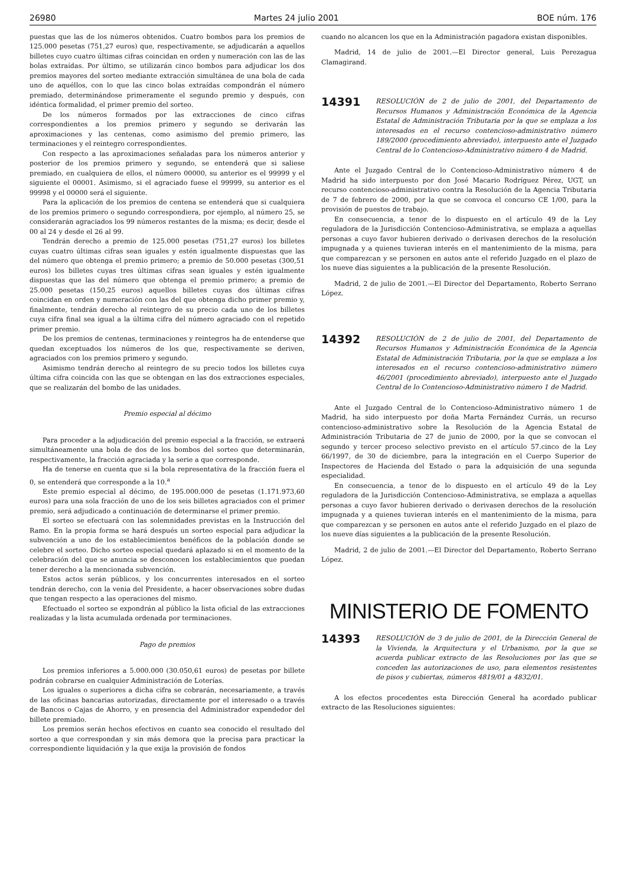26980 Martes 24 julio 2001 BOE núm. 176
puestas que las de los números obtenidos. Cuatro bombos para los premios de 125.000 pesetas (751,27 euros) que, respectivamente, se adjudicarán a aquellos billetes cuyo cuatro últimas cifras coincidan en orden y numeración con las de las bolas extraídas. Por último, se utilizarán cinco bombos para adjudicar los dos premios mayores del sorteo mediante extracción simultánea de una bola de cada uno de aquéllos, con lo que las cinco bolas extraídas compondrán el número premiado, determinándose primeramente el segundo premio y después, con idéntica formalidad, el primer premio del sorteo.
De los números formados por las extracciones de cinco cifras correspondientes a los premios primero y segundo se derivarán las aproximaciones y las centenas, como asimismo del premio primero, las terminaciones y el reintegro correspondientes.
Con respecto a las aproximaciones señaladas para los números anterior y posterior de los premios primero y segundo, se entenderá que si saliese premiado, en cualquiera de ellos, el número 00000, su anterior es el 99999 y el siguiente el 00001. Asimismo, si el agraciado fuese el 99999, su anterior es el 99998 y el 00000 será el siguiente.
Para la aplicación de los premios de centena se entenderá que si cualquiera de los premios primero o segundo correspondiera, por ejemplo, al número 25, se considerarán agraciados los 99 números restantes de la misma; es decir, desde el 00 al 24 y desde el 26 al 99.
Tendrán derecho a premio de 125.000 pesetas (751,27 euros) los billetes cuyas cuatro últimas cifras sean iguales y estén igualmente dispuestas que las del número que obtenga el premio primero; a premio de 50.000 pesetas (300,51 euros) los billetes cuyas tres últimas cifras sean iguales y estén igualmente dispuestas que las del número que obtenga el premio primero; a premio de 25.000 pesetas (150,25 euros) aquellos billetes cuyas dos últimas cifras coincidan en orden y numeración con las del que obtenga dicho primer premio y, finalmente, tendrán derecho al reintegro de su precio cada uno de los billetes cuya cifra final sea igual a la última cifra del número agraciado con el repetido primer premio.
De los premios de centenas, terminaciones y reintegros ha de entenderse que quedan exceptuados los números de los que, respectivamente se deriven, agraciados con los premios primero y segundo.
Asimismo tendrán derecho al reintegro de su precio todos los billetes cuya última cifra coincida con las que se obtengan en las dos extracciones especiales, que se realizarán del bombo de las unidades.
Premio especial al décimo
Para proceder a la adjudicación del premio especial a la fracción, se extraerá simultáneamente una bola de dos de los bombos del sorteo que determinarán, respectivamente, la fracción agraciada y la serie a que corresponde.
Ha de tenerse en cuenta que si la bola representativa de la fracción fuera el 0, se entenderá que corresponde a la 10.<sup>a</sup>
Este premio especial al décimo, de 195.000.000 de pesetas (1.171.973,60 euros) para una sola fracción de uno de los seis billetes agraciados con el primer premio, será adjudicado a continuación de determinarse el primer premio.
El sorteo se efectuará con las solemnidades previstas en la Instrucción del Ramo. En la propia forma se hará después un sorteo especial para adjudicar la subvención a uno de los establecimientos benéficos de la población donde se celebre el sorteo. Dicho sorteo especial quedará aplazado si en el momento de la celebración del que se anuncia se desconocen los establecimientos que puedan tener derecho a la mencionada subvención.
Estos actos serán públicos, y los concurrentes interesados en el sorteo tendrán derecho, con la venia del Presidente, a hacer observaciones sobre dudas que tengan respecto a las operaciones del mismo.
Efectuado el sorteo se expondrán al público la lista oficial de las extracciones realizadas y la lista acumulada ordenada por terminaciones.
Pago de premios
Los premios inferiores a 5.000.000 (30.050,61 euros) de pesetas por billete podrán cobrarse en cualquier Administración de Loterías.
Los iguales o superiores a dicha cifra se cobrarán, necesariamente, a través de las oficinas bancarias autorizadas, directamente por el interesado o a través de Bancos o Cajas de Ahorro, y en presencia del Administrador expendedor del billete premiado.
Los premios serán hechos efectivos en cuanto sea conocido el resultado del sorteo a que correspondan y sin más demora que la precisa para practicar la correspondiente liquidación y la que exija la provisión de fondos
cuando no alcancen los que en la Administración pagadora existan disponibles.
Madrid, 14 de julio de 2001.—El Director general, Luis Perezagua Clamagirand.
14391 RESOLUCIÓN de 2 de julio de 2001, del Departamento de Recursos Humanos y Administración Económica de la Agencia Estatal de Administración Tributaria por la que se emplaza a los interesados en el recurso contencioso-administrativo número 189/2000 (procedimiento abreviado), interpuesto ante el Juzgado Central de lo Contencioso-Administrativo número 4 de Madrid.
Ante el Juzgado Central de lo Contencioso-Administrativo número 4 de Madrid ha sido interpuesto por don José Macario Rodríguez Pérez, UGT, un recurso contencioso-administrativo contra la Resolución de la Agencia Tributaria de 7 de febrero de 2000, por la que se convoca el concurso CE 1/00, para la provisión de puestos de trabajo.
En consecuencia, a tenor de lo dispuesto en el artículo 49 de la Ley reguladora de la Jurisdicción Contencioso-Administrativa, se emplaza a aquellas personas a cuyo favor hubieren derivado o derivasen derechos de la resolución impugnada y a quienes tuvieran interés en el mantenimiento de la misma, para que comparezcan y se personen en autos ante el referido Juzgado en el plazo de los nueve días siguientes a la publicación de la presente Resolución.
Madrid, 2 de julio de 2001.—El Director del Departamento, Roberto Serrano López.
14392 RESOLUCIÓN de 2 de julio de 2001, del Departamento de Recursos Humanos y Administración Económica de la Agencia Estatal de Administración Tributaria, por la que se emplaza a los interesados en el recurso contencioso-administrativo número 46/2001 (procedimiento abreviado), interpuesto ante el Juzgado Central de lo Contencioso-Administrativo número 1 de Madrid.
Ante el Juzgado Central de lo Contencioso-Administrativo número 1 de Madrid, ha sido interpuesto por doña Marta Fernández Currás, un recurso contencioso-administrativo sobre la Resolución de la Agencia Estatal de Administración Tributaria de 27 de junio de 2000, por la que se convocan el segundo y tercer proceso selectivo previsto en el artículo 57.cinco de la Ley 66/1997, de 30 de diciembre, para la integración en el Cuerpo Superior de Inspectores de Hacienda del Estado o para la adquisición de una segunda especialidad.
En consecuencia, a tenor de lo dispuesto en el artículo 49 de la Ley reguladora de la Jurisdicción Contencioso-Administrativa, se emplaza a aquellas personas a cuyo favor hubieren derivado o derivasen derechos de la resolución impugnada y a quienes tuvieran interés en el mantenimiento de la misma, para que comparezcan y se personen en autos ante el referido Juzgado en el plazo de los nueve días siguientes a la publicación de la presente Resolución.
Madrid, 2 de julio de 2001.—El Director del Departamento, Roberto Serrano López.
MINISTERIO DE FOMENTO
14393 RESOLUCIÓN de 3 de julio de 2001, de la Dirección General de la Vivienda, la Arquitectura y el Urbanismo, por la que se acuerda publicar extracto de las Resoluciones por las que se conceden las autorizaciones de uso, para elementos resistentes de pisos y cubiertas, números 4819/01 a 4832/01.
A los efectos procedentes esta Dirección General ha acordado publicar extracto de las Resoluciones siguientes: